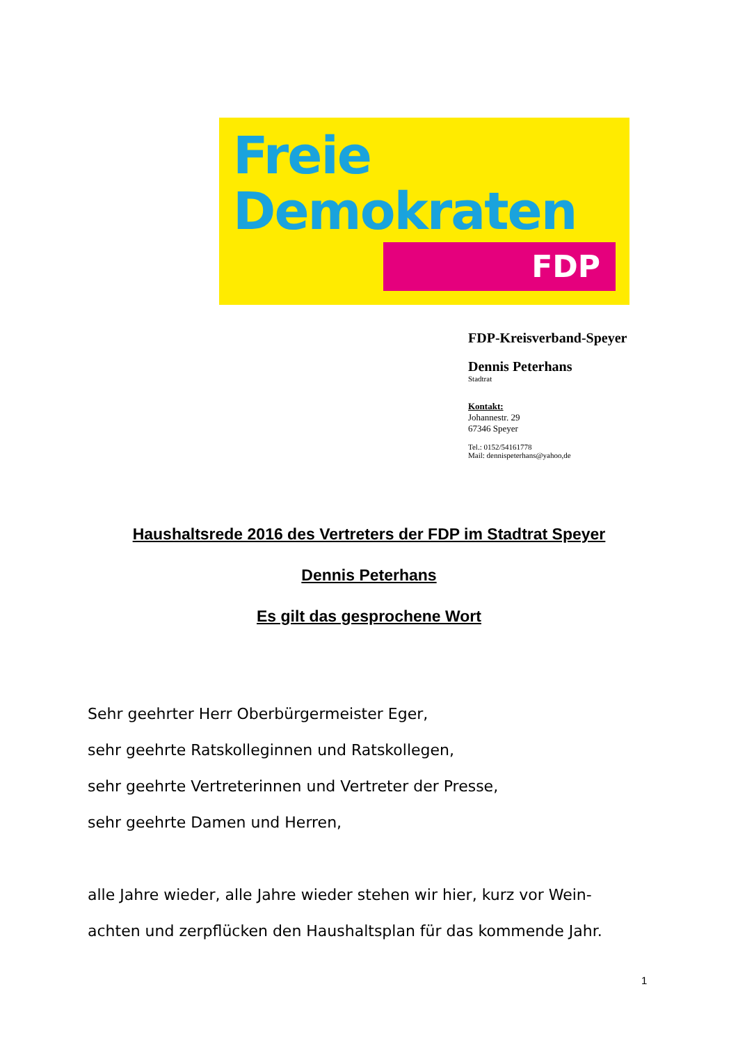Freie
Demokraten
FDP
FDP-Kreisverband-Speyer
Dennis Peterhans
Stadtrat
Kontakt:
Johannestr. 29
67346 Speyer
Tel.: 0152/54161778
Mail: dennispeterhans@yahoo,de
Haushaltsrede 2016 des Vertreters der FDP im Stadtrat Speyer
Dennis Peterhans
Es gilt das gesprochene Wort
Sehr geehrter Herr Oberbürgermeister Eger,
sehr geehrte Ratskolleginnen und Ratskollegen,
sehr geehrte Vertreterinnen und Vertreter der Presse,
sehr geehrte Damen und Herren,
alle Jahre wieder, alle Jahre wieder stehen wir hier, kurz vor Wein-
achten und zerpflücken den Haushaltsplan für das kommende Jahr.
1